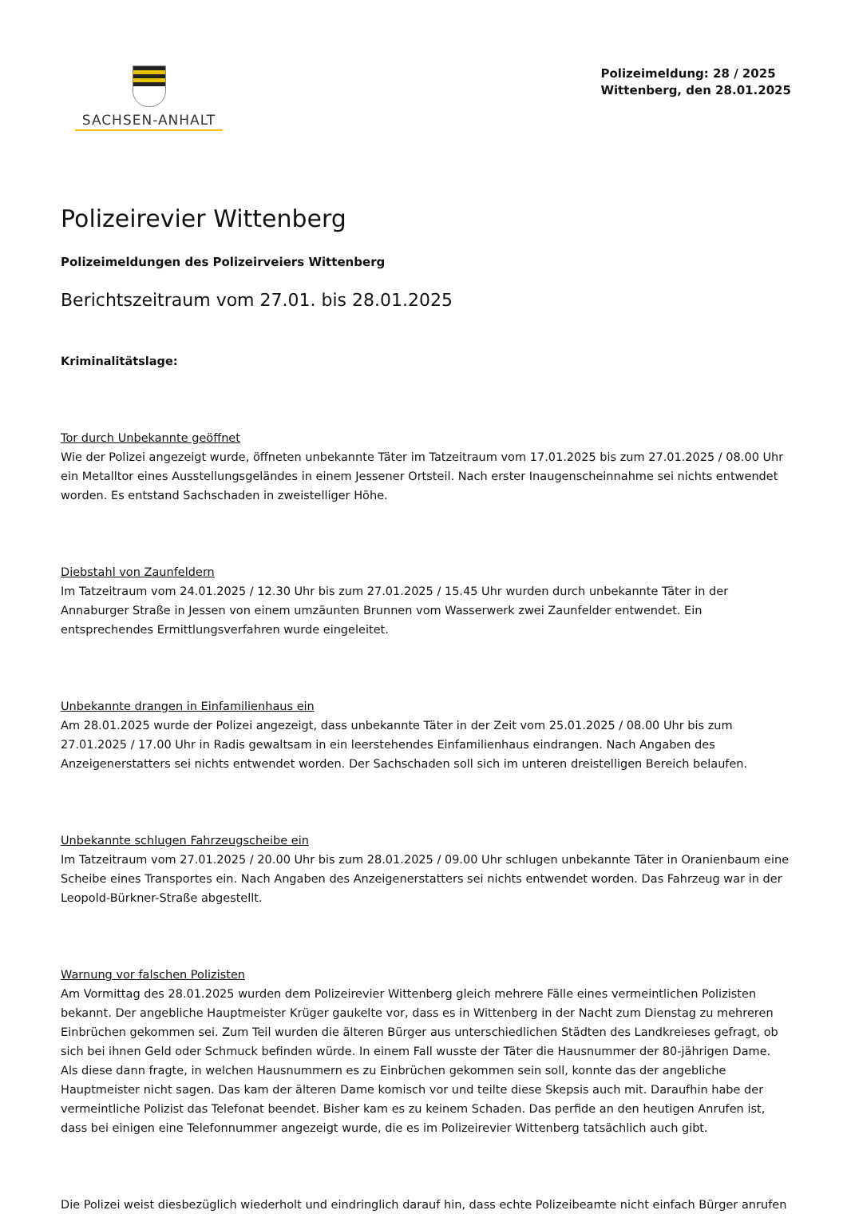SACHSEN-ANHALT
Polizeimeldung: 28 / 2025
Wittenberg, den 28.01.2025
Polizeirevier Wittenberg
Polizeimeldungen des Polizeirveiers Wittenberg
Berichtszeitraum vom 27.01. bis 28.01.2025
Kriminalitätslage:
Tor durch Unbekannte geöffnet
Wie der Polizei angezeigt wurde, öffneten unbekannte Täter im Tatzeitraum vom 17.01.2025 bis zum 27.01.2025 / 08.00 Uhr ein Metalltor eines Ausstellungsgeländes in einem Jessener Ortsteil. Nach erster Inaugenscheinnahme sei nichts entwendet worden. Es entstand Sachschaden in zweistelliger Höhe.
Diebstahl von Zaunfeldern
Im Tatzeitraum vom 24.01.2025 / 12.30 Uhr bis zum 27.01.2025 / 15.45 Uhr wurden durch unbekannte Täter in der Annaburger Straße in Jessen von einem umzäunten Brunnen vom Wasserwerk zwei Zaunfelder entwendet. Ein entsprechendes Ermittlungsverfahren wurde eingeleitet.
Unbekannte drangen in Einfamilienhaus ein
Am 28.01.2025 wurde der Polizei angezeigt, dass unbekannte Täter in der Zeit vom 25.01.2025 / 08.00 Uhr bis zum 27.01.2025 / 17.00 Uhr in Radis gewaltsam in ein leerstehendes Einfamilienhaus eindrangen. Nach Angaben des Anzeigenerstatters sei nichts entwendet worden. Der Sachschaden soll sich im unteren dreistelligen Bereich belaufen.
Unbekannte schlugen Fahrzeugscheibe ein
Im Tatzeitraum vom 27.01.2025 / 20.00 Uhr bis zum 28.01.2025 / 09.00 Uhr schlugen unbekannte Täter in Oranienbaum eine Scheibe eines Transportes ein. Nach Angaben des Anzeigenerstatters sei nichts entwendet worden. Das Fahrzeug war in der Leopold-Bürkner-Straße abgestellt.
Warnung vor falschen Polizisten
Am Vormittag des 28.01.2025 wurden dem Polizeirevier Wittenberg gleich mehrere Fälle eines vermeintlichen Polizisten bekannt. Der angebliche Hauptmeister Krüger gaukelte vor, dass es in Wittenberg in der Nacht zum Dienstag zu mehreren Einbrüchen gekommen sei. Zum Teil wurden die älteren Bürger aus unterschiedlichen Städten des Landkreieses gefragt, ob sich bei ihnen Geld oder Schmuck befinden würde. In einem Fall wusste der Täter die Hausnummer der 80-jährigen Dame. Als diese dann fragte, in welchen Hausnummern es zu Einbrüchen gekommen sein soll, konnte das der angebliche Hauptmeister nicht sagen. Das kam der älteren Dame komisch vor und teilte diese Skepsis auch mit. Daraufhin habe der vermeintliche Polizist das Telefonat beendet. Bisher kam es zu keinem Schaden. Das perfide an den heutigen Anrufen ist, dass bei einigen eine Telefonnummer angezeigt wurde, die es im Polizeirevier Wittenberg tatsächlich auch gibt.
Die Polizei weist diesbezüglich wiederholt und eindringlich darauf hin, dass echte Polizeibeamte nicht einfach Bürger anrufen